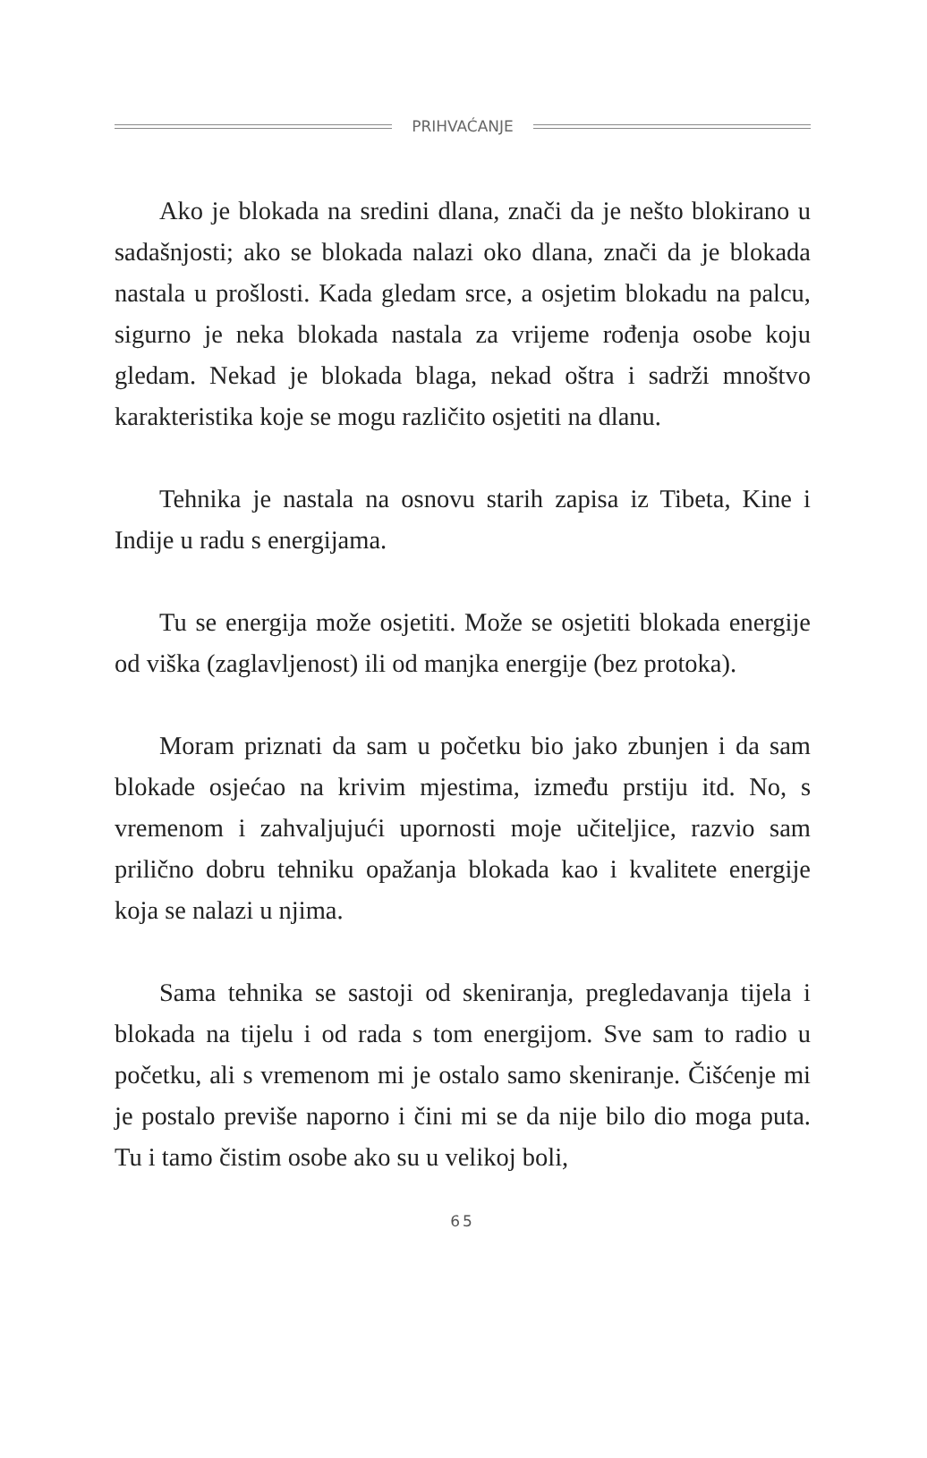PRIHVAĆANJE
Ako je blokada na sredini dlana, znači da je nešto blokirano u sadašnjosti; ako se blokada nalazi oko dlana, znači da je blokada nastala u prošlosti. Kada gledam srce, a osjetim blokadu na palcu, sigurno je neka blokada nastala za vrijeme rođenja osobe koju gledam. Nekad je blokada blaga, nekad oštra i sadrži mnoštvo karakteristika koje se mogu različito osjetiti na dlanu.
Tehnika je nastala na osnovu starih zapisa iz Tibeta, Kine i Indije u radu s energijama.
Tu se energija može osjetiti. Može se osjetiti blokada energije od viška (zaglavljenost) ili od manjka energije (bez protoka).
Moram priznati da sam u početku bio jako zbunjen i da sam blokade osjećao na krivim mjestima, između prstiju itd. No, s vremenom i zahvaljujući upornosti moje učiteljice, razvio sam prilično dobru tehniku opažanja blokada kao i kvalitete energije koja se nalazi u njima.
Sama tehnika se sastoji od skeniranja, pregledavanja tijela i blokada na tijelu i od rada s tom energijom. Sve sam to radio u početku, ali s vremenom mi je ostalo samo skeniranje. Čišćenje mi je postalo previše naporno i čini mi se da nije bilo dio moga puta. Tu i tamo čistim osobe ako su u velikoj boli,
65